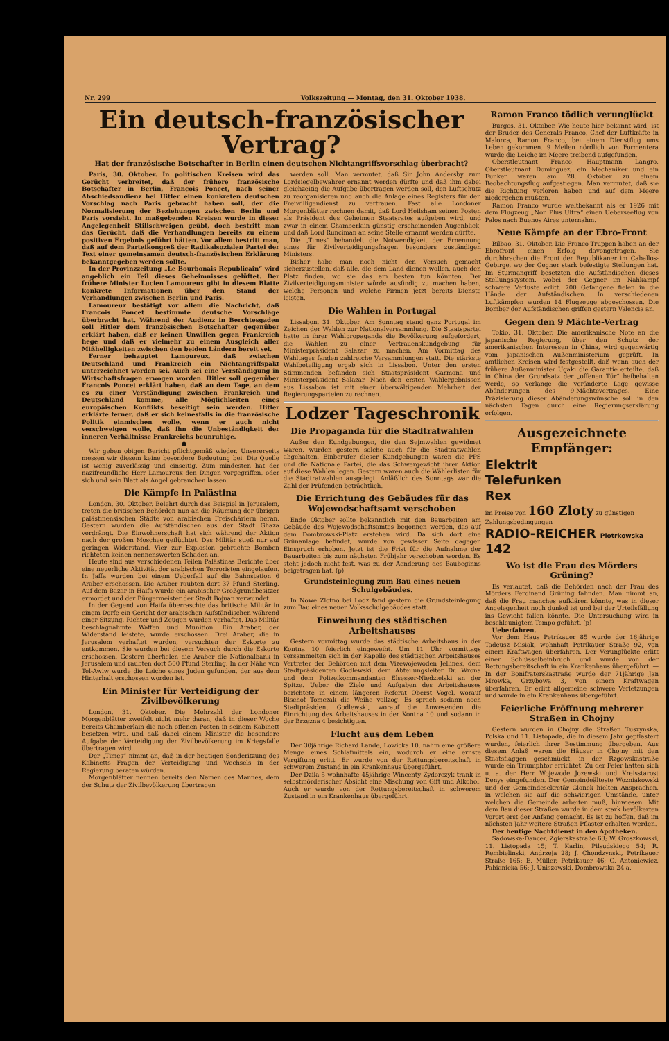Nr. 299 Volkszeitung — Montag, den 31. Oktober 1938.
Ein deutsch-französischer Vertrag?
Hat der französische Botschafter in Berlin einen deutschen Nichtangriffsvorschlag überbracht?
Paris, 30. Oktober. In politischen Kreisen wird das Gerücht verbreitet, daß der frühere französische Botschafter in Berlin, Francois Poncet, nach seiner Abschiedsaudienz bei Hitler einen konkreten deutschen Vorschlag nach Paris gebracht haben soll, der die Normalisierung der Beziehungen zwischen Berlin und Paris vorsieht. In maßgebenden Kreisen wurde in dieser Angelegenheit Stillschweigen geübt, doch bestritt man das Gerücht, daß die Verhandlungen bereits zu einem positiven Ergebnis geführt hätten. Vor allem bestritt man, daß auf dem Parteikongreß der Radikalsozialen Partei der Text einer gemeinsamen deutsch-französischen Erklärung bekanntgegeben werden sollte.
In der Provinzzeitung „Le Bourbonais Republicain“ wird angeblich ein Teil dieses Geheimnisses gelüftet. Der frühere Minister Lucien Lamoureux gibt in diesem Blatte konkrete Informationen über den Stand der Verhandlungen zwischen Berlin und Paris.
Lamoureux bestätigt vor allem die Nachricht, daß Francois Poncet bestimmte deutsche Vorschläge überbracht hat. Während der Audienz in Berchtesgaden soll Hitler dem französischen Botschafter gegenüber erklärt haben, daß er keinen Unwillen gegen Frankreich hege und daß er vielmehr zu einem Ausgleich aller Mißhelligkeiten zwischen den beiden Ländern bereit sei.
Ferner behauptet Lamoureux, daß zwischen Deutschland und Frankreich ein Nichtangriffspakt unterzeichnet worden sei. Auch sei eine Verständigung in Wirtschaftsfragen erwogen worden. Hitler soll gegenüber Francois Poncet erklärt haben, daß an dem Tage, an dem es zu einer Verständigung zwischen Frankreich und Deutschland komme, alle Möglichkeiten eines europäischen Konflikts beseitigt sein werden. Hitler erklärte ferner, daß er sich keinesfalls in die französische Politik einmischen wolle, wenn er auch nicht verschweigen wolle, daß ihn die Unbeständigkeit der inneren Verhältnisse Frankreichs beunruhige.
●
Wir geben obigen Bericht pflichtgemäß wieder. Unsererseits messen wir diesem keine besondere Bedeutung bei. Die Quelle ist wenig zuverlässig und einseitig. Zum mindesten hat der nazifreundliche Herr Lamoureux den Dingen vorgegriffen, oder sich und sein Blatt als Angel gebrauchen lassen.
Die Kämpfe in Palästina
London, 30. Oktober. Belehrt durch das Beispiel in Jerusalem, treten die britischen Behörden nun an die Räumung der übrigen palästinensischen Städte von arabischen Freischärlern heran. Gestern wurden die Aufständischen aus der Stadt Ghaza verdrängt. Die Einwohnerschaft hat sich während der Aktion nach der großen Moschee geflüchtet. Das Militär stieß nur auf geringen Widerstand. Vier zur Explosion gebrachte Bomben richteten keinen nennenswerten Schaden an.
Heute sind aus verschiedenen Teilen Palästinas Berichte über eine neuerliche Aktivität der arabischen Terroristen eingelaufen. In Jaffa wurden bei einem Ueberfall auf die Bahnstation 6 Araber erschossen. Die Araber raubten dort 37 Pfund Sterling. Auf dem Bazar in Haifa wurde ein arabischer Großgrundbesitzer ermordet und der Bürgermeister der Stadt Bojuan verwundet.
In der Gegend von Haifa überraschte das britische Militär in einem Dorfe ein Gericht der arabischen Aufständischen während einer Sitzung. Richter und Zeugen wurden verhaftet. Das Militär beschlagnahmte Waffen und Munition. Ein Araber, der Widerstand leistete, wurde erschossen. Drei Araber, die in Jerusalem verhaftet wurden, versuchten der Eskorte zu entkommen. Sie wurden bei diesem Versuch durch die Eskorte erschossen. Gestern überfielen die Araber die Nationalbank in Jerusalem und raubten dort 500 Pfund Sterling. In der Nähe von Tel-Awiw wurde die Leiche eines Juden gefunden, der aus dem Hinterhalt erschossen worden ist.
Ein Minister für Verteidigung der Zivilbevölkerung
London, 31. Oktober. Die Mehrzahl der Londoner Morgenblätter zweifelt nicht mehr daran, daß in dieser Woche bereits Chamberlain die noch offenen Posten in seinem Kabinett besetzen wird, und daß dabei einem Minister die besondere Aufgabe der Verteidigung der Zivilbevölkerung im Kriegsfalle übertragen wird.
Der „Times“ nimmt an, daß in der heutigen Sonderitzung des Kabinetts Fragen der Verteidigung und Wechsels in der Regierung beraten würden.
Morgenblätter nennen bereits den Namen des Mannes, dem der Schutz der Zivilbevölkerung übertragen
werden soll. Man vermutet, daß Sir John Andersby zum Lordsiegelbewahrer ernannt werden dürfte und daß ihm dabei gleichzeitig die Aufgabe übertragen werden soll, den Luftschutz zu reorganisieren und auch die Anlage eines Registers für den Freiwilligendienst zu vertrauen. Fast alle Londoner Morgenblätter rechnen damit, daß Lord Heilsham seinen Posten als Präsident des Geheimen Staatsrates aufgeben wird, und zwar in einem Chamberlain günstig erscheinenden Augenblick, und daß Lord Runciman an seine Stelle ernannt werden dürfte.
Die „Times“ behandelt die Notwendigkeit der Ernennung eines für Zivilverteidigungsfragen besonders zuständigen Ministers.
Bisher habe man noch nicht den Versuch gemacht sicherzustellen, daß alle, die dem Land dienen wollen, auch den Platz finden, wo sie das am besten tun könnten. Der Zivilverteidigungsminister würde ausfindig zu machen haben, welche Personen und welche Firmen jetzt bereits Dienste leisten.
Die Wahlen in Portugal
Lissabon, 31. Oktober. Am Sonntag stand ganz Portugal im Zeichen der Wahlen zur Nationalversammlung. Die Staatspartei hatte in ihrer Wahlpropaganda die Bevölkerung aufgefordert, die Wahlen zu einer Vertrauenskundgebung für Ministerpräsident Salazar zu machen. Am Vormittag des Wahltages fanden zahlreiche Versammlungen statt. Die stärkste Wahlbeteiligung ergab sich in Lissabon. Unter den ersten Stimmenden befanden sich Staatspräsident Carmona und Ministerpräsident Salazar. Nach den ersten Wahlergebnissen aus Lissabon ist mit einer überwältigenden Mehrheit der Regierungsparteien zu rechnen.
Lodzer Tageschronik
Die Propaganda für die Stadtratwahlen
Außer den Kundgebungen, die den Sejmwahlen gewidmet waren, wurden gestern solche auch für die Stadtratwahlen abgehalten. Einberufer dieser Kundgebungen waren die PPS und die Nationale Partei, die das Schwergewicht ihrer Aktion auf diese Wahlen legen. Gestern waren auch die Wählerlisten für die Stadtratwahlen ausgelegt. Anläßlich des Sonntags war die Zahl der Prüfenden beträchtlich.
Die Errichtung des Gebäudes für das Wojewodschaftsamt verschoben
Ende Oktober sollte bekanntlich mit den Bauarbeiten am Gebäude des Wojewodschaftsamtes begonnen werden, das auf dem Dombrowski-Platz erstehen wird. Da sich dort eine Grünanlage befindet, wurde von gewisser Seite dagegen Einspruch erhoben. Jetzt ist die Frist für die Aufnahme der Bauarbeiten bis zum nächsten Frühjahr verschoben worden. Es steht jedoch nicht fest, was zu der Aenderung des Baubeginns beigetragen hat. (p)
Grundsteinlegung zum Bau eines neuen Schulgebäudes.
In Nowe Zlotno bei Lodz fand gestern die Grundsteinlegung zum Bau eines neuen Volksschulgebäudes statt.
Einweihung des städtischen Arbeitshauses
Gestern vormittag wurde das städtische Arbeitshaus in der Kontna 10 feierlich eingeweiht. Um 11 Uhr vormittags versammelten sich in der Kapelle des städtischen Arbeitshauses Vertreter der Behörden mit dem Vizewojewoden Jellinek, dem Stadtpräsidenten Godlewski, dem Abteilungsleiter Dr. Wrona und dem Polizeikommandanten Elsesser-Niedzielski an der Spitze. Ueber die Ziele und Aufgaben des Arbeitshauses berichtete in einem längeren Referat Oberst Vogel, worauf Bischof Tomczak die Weihe vollzog. Es sprach sodann noch Stadtpräsident Godlewski, worauf die Anwesenden die Einrichtung des Arbeitshauses in der Kontna 10 und sodann in der Brzezna 4 besichtigten.
Flucht aus dem Leben
Der 30jährige Richard Lande, Lowicka 10, nahm eine größere Menge eines Schlafmittels ein, wodurch er eine ernste Vergiftung erlitt. Er wurde von der Rettungsbereitschaft in schwerem Zustand in ein Krankenhaus übergeführt.
Der Dzila 5 wohnhafte 45jährige Wincenty Zydorczyk trank in selbstmörderischer Absicht eine Mischung von Gift und Alkohol. Auch er wurde von der Rettungsbereitschaft in schwerem Zustand in ein Krankenhaus übergeführt.
Ramon Franco tödlich verunglückt
Burgos, 31. Oktober. Wie heute hier bekannt wird, ist der Bruder des Generals Franco, Chef der Luftkräfte in Malorca, Ramon Franco, bei einem Dienstflug ums Leben gekommen. 9 Meilen nördlich von Formentera wurde die Leiche im Meere treibend aufgefunden.
Oberstleutnant Franco, Hauptmann Langro, Oberstleutnant Dominguez, ein Mechaniker und ein Funker waren am 28. Oktober zu einem Beobachtungsflug aufgestiegen. Man vermutet, daß sie die Richtung verloren haben und auf dem Meere niedergehen mußten.
Ramon Franco wurde weltbekannt als er 1926 mit dem Flugzeug „Non Plus Ultra“ einen Ueberseeflug von Palos nach Buenos Aires unternahm.
Neue Kämpfe an der Ebro-Front
Bilbao, 31. Oktober. Die Franco-Truppen haben an der Ebrofront einen Erfolg davongetragen. Sie durchbrachen die Front der Republikaner im Caballos-Gebirge, wo der Gegner stark befestigte Stellungen hat. Im Sturmangriff besetzten die Aufständischen dieses Stellungssystem, wobei der Gegner im Nahkampf schwere Verluste erlitt. 700 Gefangene fielen in die Hände der Aufständischen. In verschiedenen Luftkämpfen wurden 14 Flugzeuge abgeschossen. Die Bomber der Aufständischen griffen gestern Valencia an.
Gegen den 9 Mächte-Vertrag
Tokio, 31. Oktober. Die amerikanische Note an die japanische Regierung, über den Schutz der amerikanischen Interessen in China, wird gegenwärtig vom japanischen Außenministerium geprüft. In amtlichen Kreisen wird festgestellt, daß wenn auch der frühere Außenminister Ugaki die Garantie erteilte, daß in China der Grundsatz der „offenen Tür“ beibehalten werde, so verlange die veränderte Lage gewisse Abänderungen des 9-Mächtevertrages. Eine Präzisierung dieser Abänderungswünsche soll in den nächsten Tagen durch eine Regierungserklärung erfolgen.
Ausgezeichnete Empfänger:
Elektrit
Telefunken
Rex
im Preise von 160 Zloty zu günstigen Zahlungsbedingungen
RADIO-REICHER Piotrkowska 142
Wo ist die Frau des Mörders Grüning?
Es verlautet, daß die Behörden nach der Frau des Mörders Ferdinand Grüning fahnden. Man nimmt an, daß die Frau manches aufklären könnte, was in dieser Angelegenheit noch dunkel ist und bei der Urteilsfällung ins Gewicht fallen könnte. Die Untersuchung wird in beschleunigtem Tempo geführt. (p)
Ueberfahren.
Vor dem Haus Petrikauer 85 wurde der 16jährige Tadeusz Misiak, wohnhaft Petrikauer Straße 92, von einem Kraftwagen überfahren. Der Verunglückte erlitt einen Schlüsselbeinbruch und wurde von der Rettungsbereitschaft in ein Krankenhaus übergeführt. — In der Bonifraterskastraße wurde der 71jährige Jan Mrowka, Grzybowa 3, von einem Kraftwagen überfahren. Er erlitt allgemeine schwere Verletzungen und wurde in ein Krankenhaus übergeführt.
Feierliche Eröffnung mehrerer Straßen in Chojny
Gestern wurden in Chojny die Straßen Tuszynska, Polska und 11. Listopada, die in diesem Jahr gepflastert wurden, feierlich ihrer Bestimmung übergeben. Aus diesem Anlaß waren die Häuser in Chojny mit den Staatsflaggen geschmückt, in der Rzgowskastraße wurde ein Triumphtor errichtet. Zu der Feier hatten sich u. a. der Herr Wojewode Jozewski und Kreisstarost Denys eingefunden. Der Gemeindeälteste Wozniakowski und der Gemeindesekretär Glonek hielten Ansprachen, in welchen sie auf die schwierigen Umstände, unter welchen die Gemeinde arbeiten muß, hinwiesen. Mit dem Bau dieser Straßen wurde in dem stark bevölkerten Vorort erst der Anfang gemacht. Es ist zu hoffen, daß im nächsten Jahr weitere Straßen Pflaster erhalten werden.
Der heutige Nachtdienst in den Apotheken.
Sadowska-Dancer, Zgierskastraße 63; W. Groszkowski, 11. Listopada 15; T. Karlin, Pilsudskiego 54; R. Rembielinski, Andrzeja 28; J. Chondzynski, Petrikauer Straße 165; E. Müller, Petrikauer 46; G. Antoniewicz, Pabianicka 56; J. Uniszowski, Dombrowska 24 a.